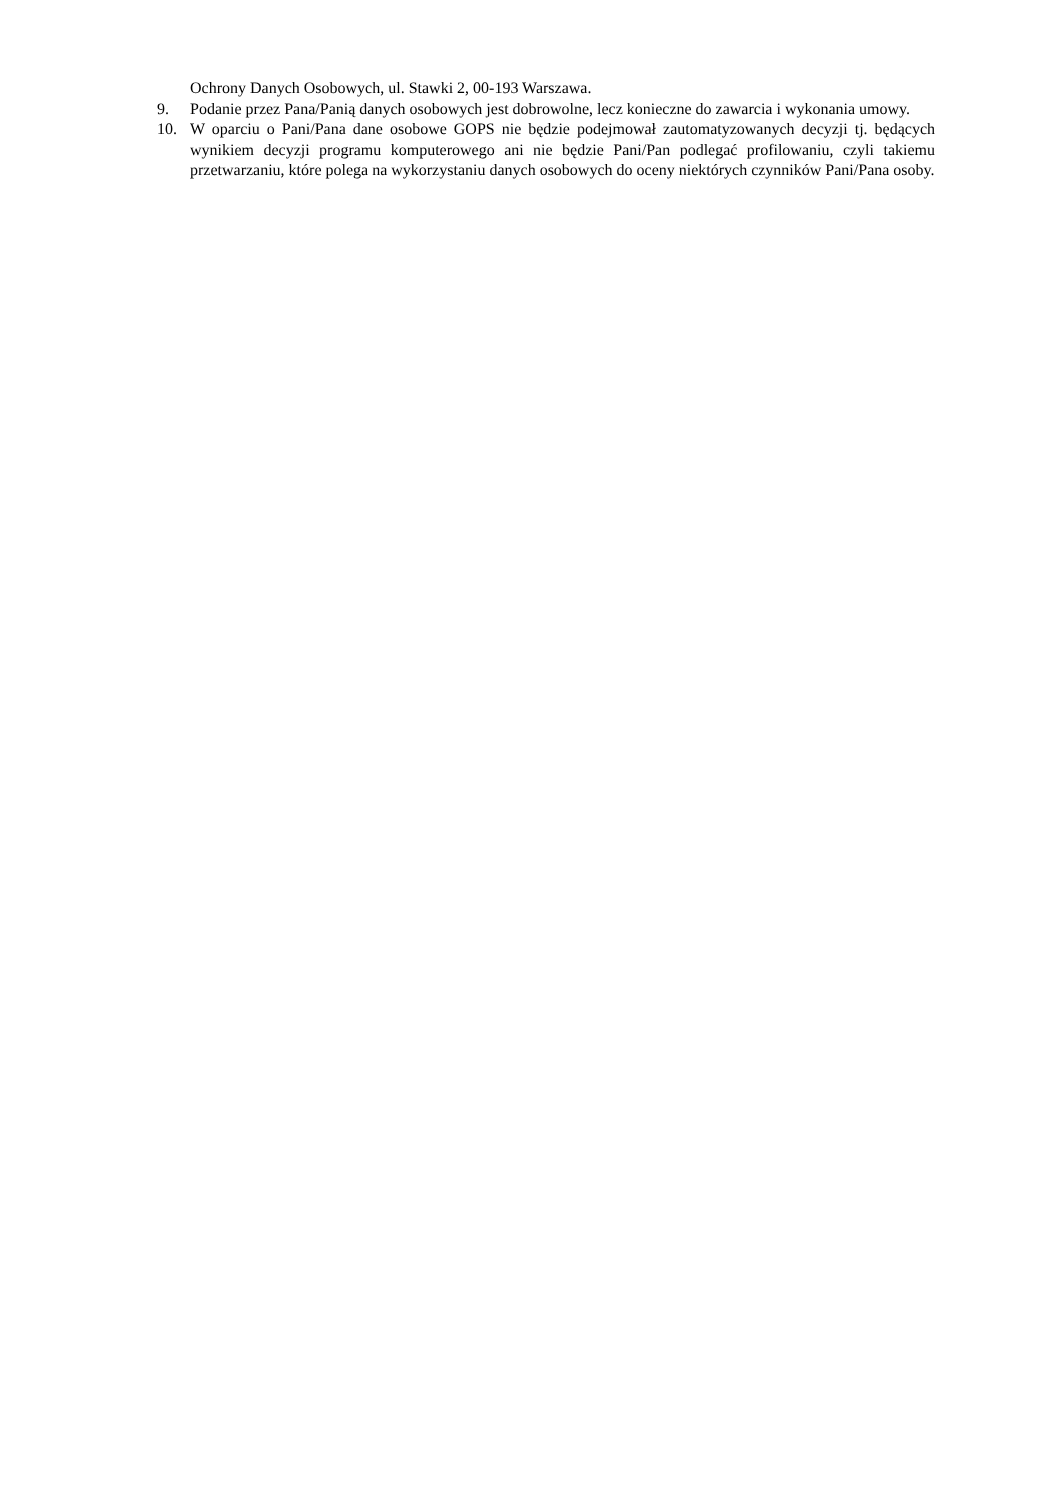Ochrony Danych Osobowych, ul. Stawki 2, 00-193 Warszawa.
9. Podanie przez Pana/Panią danych osobowych jest dobrowolne, lecz konieczne do zawarcia i wykonania umowy.
10. W oparciu o Pani/Pana dane osobowe GOPS nie będzie podejmował zautomatyzowanych decyzji tj. będących wynikiem decyzji programu komputerowego ani nie będzie Pani/Pan podlegać profilowaniu, czyli takiemu przetwarzaniu, które polega na wykorzystaniu danych osobowych do oceny niektórych czynników Pani/Pana osoby.